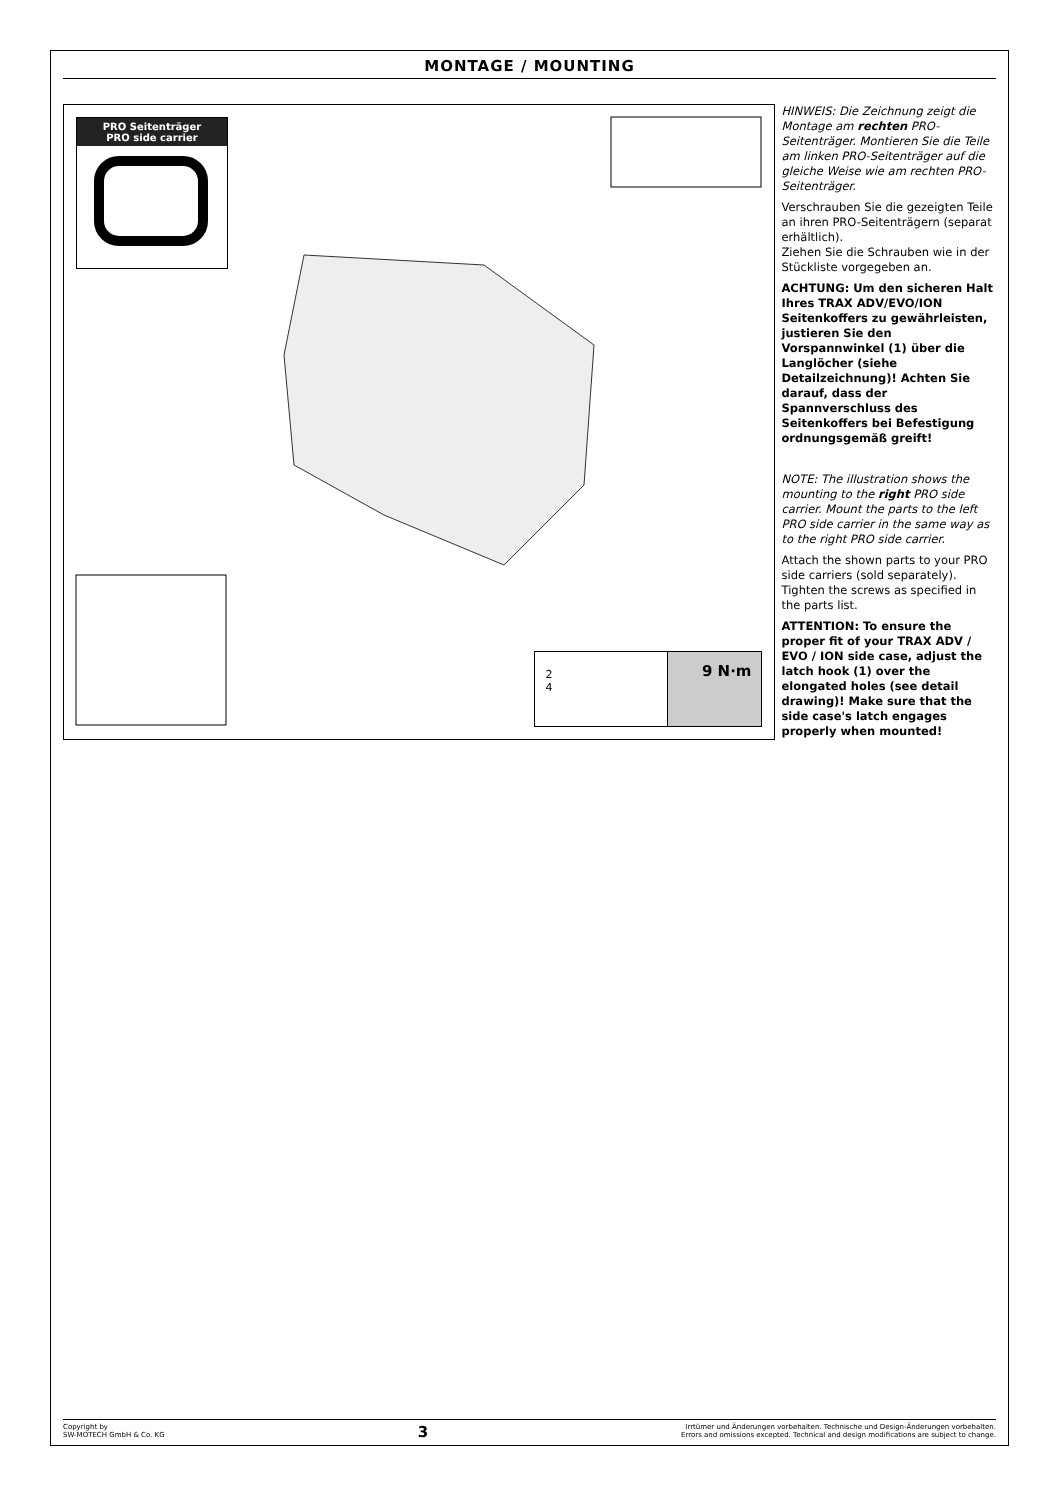MONTAGE / MOUNTING
PRO Seitenträger
PRO side carrier
2
4
9 N·m
HINWEIS: Die Zeichnung zeigt die Montage am rechten PRO-Seitenträger. Montieren Sie die Teile am linken PRO-Seitenträger auf die gleiche Weise wie am rechten PRO-Seitenträger.
Verschrauben Sie die gezeigten Teile an ihren PRO-Seitenträgern (separat erhältlich).
Ziehen Sie die Schrauben wie in der Stückliste vorgegeben an.
ACHTUNG: Um den sicheren Halt Ihres TRAX ADV/EVO/ION Seitenkoffers zu gewährleisten, justieren Sie den Vorspannwinkel (1) über die Langlöcher (siehe Detailzeichnung)! Achten Sie darauf, dass der Spannverschluss des Seitenkoffers bei Befestigung ordnungsgemäß greift!
NOTE: The illustration shows the mounting to the right PRO side carrier. Mount the parts to the left PRO side carrier in the same way as to the right PRO side carrier.
Attach the shown parts to your PRO side carriers (sold separately). Tighten the screws as specified in the parts list.
ATTENTION: To ensure the proper fit of your TRAX ADV / EVO / ION side case, adjust the latch hook (1) over the elongated holes (see detail drawing)! Make sure that the side case's latch engages properly when mounted!
Copyright by
SW-MOTECH GmbH & Co. KG
3
Irrtümer und Änderungen vorbehalten. Technische und Design-Änderungen vorbehalten.
Errors and omissions excepted. Technical and design modifications are subject to change.